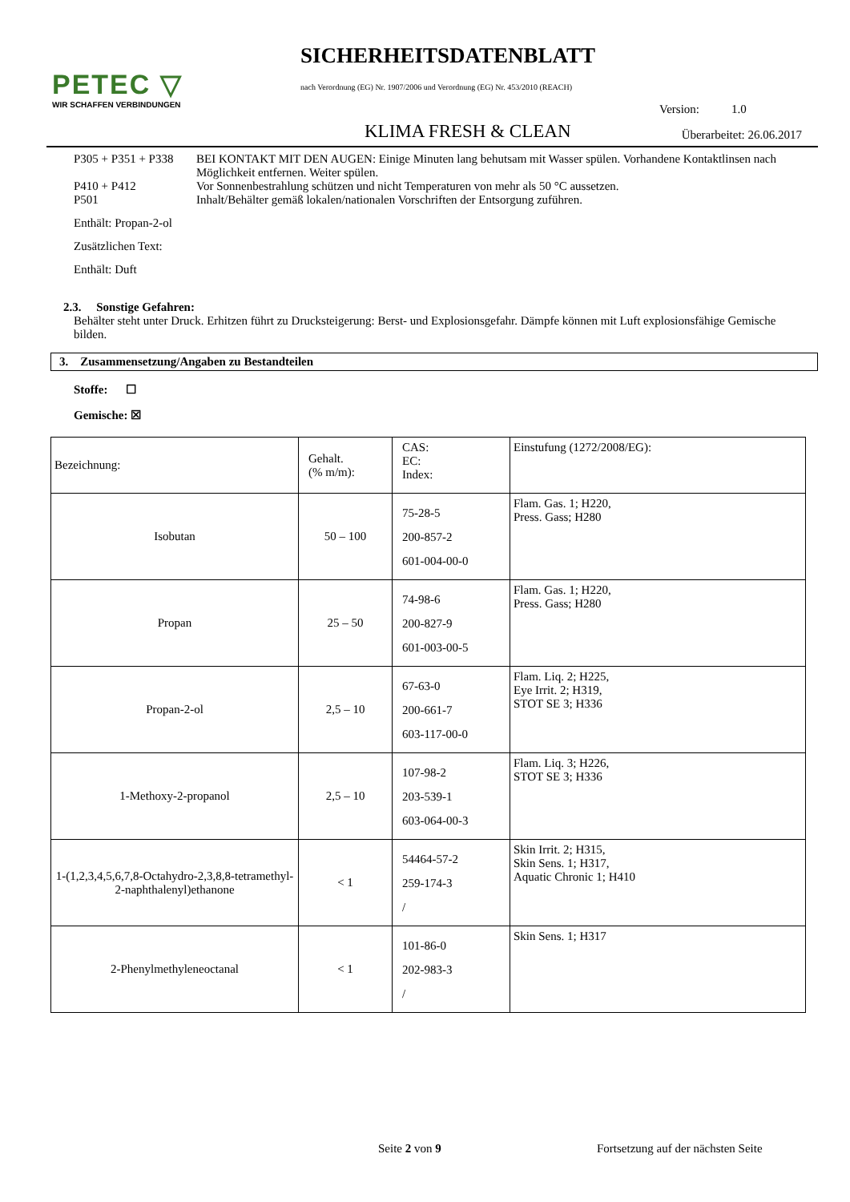PETEC ▽
WIR SCHAFFEN VERBINDUNGEN
SICHERHEITSDATENBLATT
nach Verordnung (EG) Nr. 1907/2006 und Verordnung (EG) Nr. 453/2010 (REACH)
Version: 1.0
KLIMA FRESH & CLEAN Überarbeitet: 26.06.2017
P305 + P351 + P338 BEI KONTAKT MIT DEN AUGEN: Einige Minuten lang behutsam mit Wasser spülen. Vorhandene Kontaktlinsen nach Möglichkeit entfernen. Weiter spülen.
P410 + P412 Vor Sonnenbestrahlung schützen und nicht Temperaturen von mehr als 50 °C aussetzen.
P501 Inhalt/Behälter gemäß lokalen/nationalen Vorschriften der Entsorgung zuführen.
Enthält: Propan-2-ol
Zusätzlichen Text:
Enthält: Duft
2.3. Sonstige Gefahren:
Behälter steht unter Druck. Erhitzen führt zu Drucksteigerung: Berst- und Explosionsgefahr. Dämpfe können mit Luft explosionsfähige Gemische bilden.
3. Zusammensetzung/Angaben zu Bestandteilen
Stoffe: ☐
Gemische: ☒
| Bezeichnung: | Gehalt. (% m/m): | CAS: EC: Index: | Einstufung (1272/2008/EG): |
| Isobutan | 50 – 100 | 75-28-5 200-857-2 601-004-00-0 | Flam. Gas. 1; H220, Press. Gass; H280 |
| Propan | 25 – 50 | 74-98-6 200-827-9 601-003-00-5 | Flam. Gas. 1; H220, Press. Gass; H280 |
| Propan-2-ol | 2,5 – 10 | 67-63-0 200-661-7 603-117-00-0 | Flam. Liq. 2; H225, Eye Irrit. 2; H319, STOT SE 3; H336 |
| 1-Methoxy-2-propanol | 2,5 – 10 | 107-98-2 203-539-1 603-064-00-3 | Flam. Liq. 3; H226, STOT SE 3; H336 |
| 1-(1,2,3,4,5,6,7,8-Octahydro-2,3,8,8-tetramethyl-2-naphthalenyl)ethanone | < 1 | 54464-57-2 259-174-3 / | Skin Irrit. 2; H315, Skin Sens. 1; H317, Aquatic Chronic 1; H410 |
| 2-Phenylmethyleneoctanal | < 1 | 101-86-0 202-983-3 / | Skin Sens. 1; H317 |
Seite 2 von 9 Fortsetzung auf der nächsten Seite